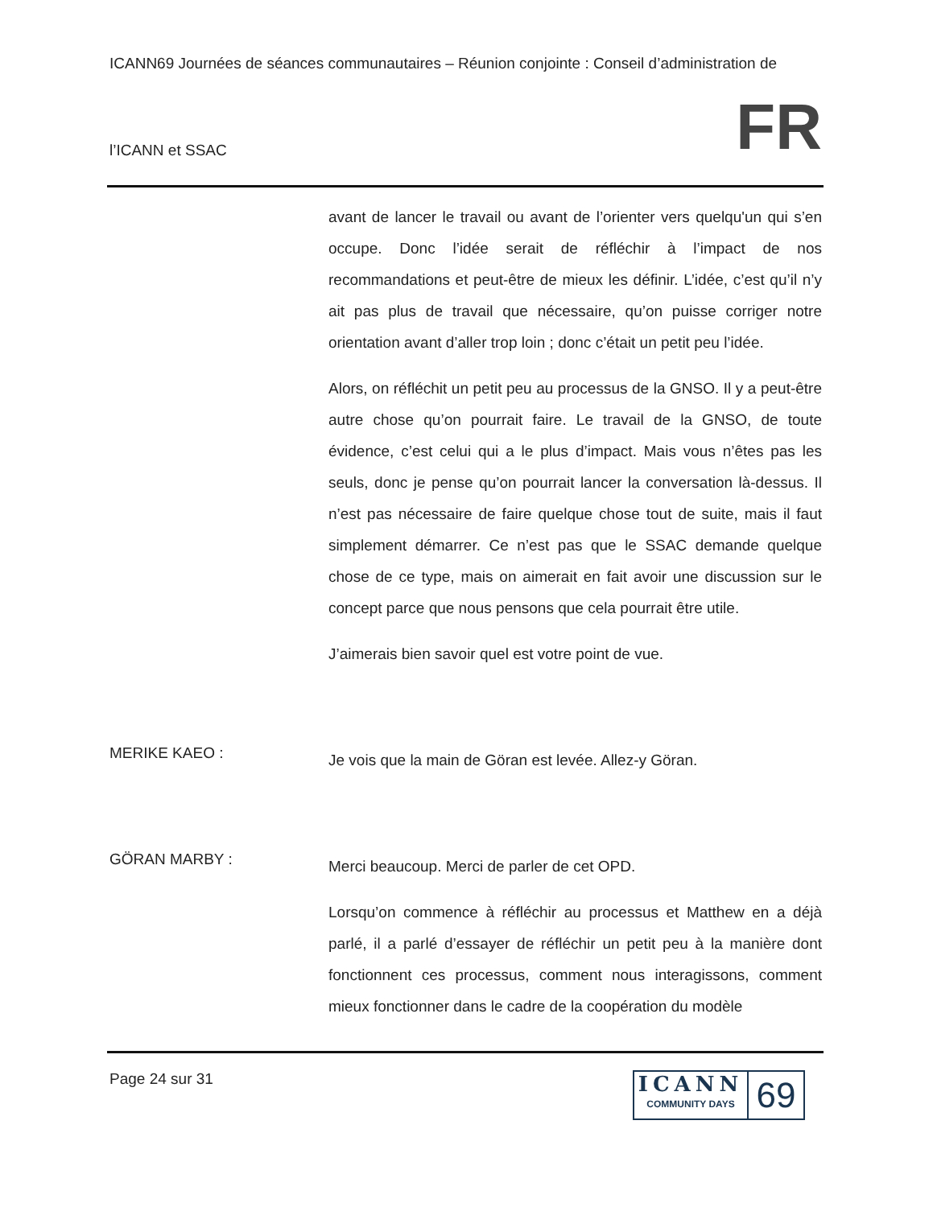ICANN69 Journées de séances communautaires – Réunion conjointe : Conseil d’administration de
l’ICANN et SSAC FR
avant de lancer le travail ou avant de l’orienter vers quelqu'un qui s’en occupe. Donc l’idée serait de réfléchir à l’impact de nos recommandations et peut-être de mieux les définir. L’idée, c’est qu’il n’y ait pas plus de travail que nécessaire, qu’on puisse corriger notre orientation avant d’aller trop loin ; donc c’était un petit peu l’idée.
Alors, on réfléchit un petit peu au processus de la GNSO. Il y a peut-être autre chose qu’on pourrait faire. Le travail de la GNSO, de toute évidence, c’est celui qui a le plus d’impact. Mais vous n’êtes pas les seuls, donc je pense qu’on pourrait lancer la conversation là-dessus. Il n’est pas nécessaire de faire quelque chose tout de suite, mais il faut simplement démarrer. Ce n’est pas que le SSAC demande quelque chose de ce type, mais on aimerait en fait avoir une discussion sur le concept parce que nous pensons que cela pourrait être utile.
J’aimerais bien savoir quel est votre point de vue.
MERIKE KAEO :
Je vois que la main de Göran est levée. Allez-y Göran.
GÖRAN MARBY :
Merci beaucoup. Merci de parler de cet OPD.
Lorsqu’on commence à réfléchir au processus et Matthew en a déjà parlé, il a parlé d’essayer de réfléchir un petit peu à la manière dont fonctionnent ces processus, comment nous interagissons, comment mieux fonctionner dans le cadre de la coopération du modèle
Page 24 sur 31
ICANN
COMMUNITY DAYS
69